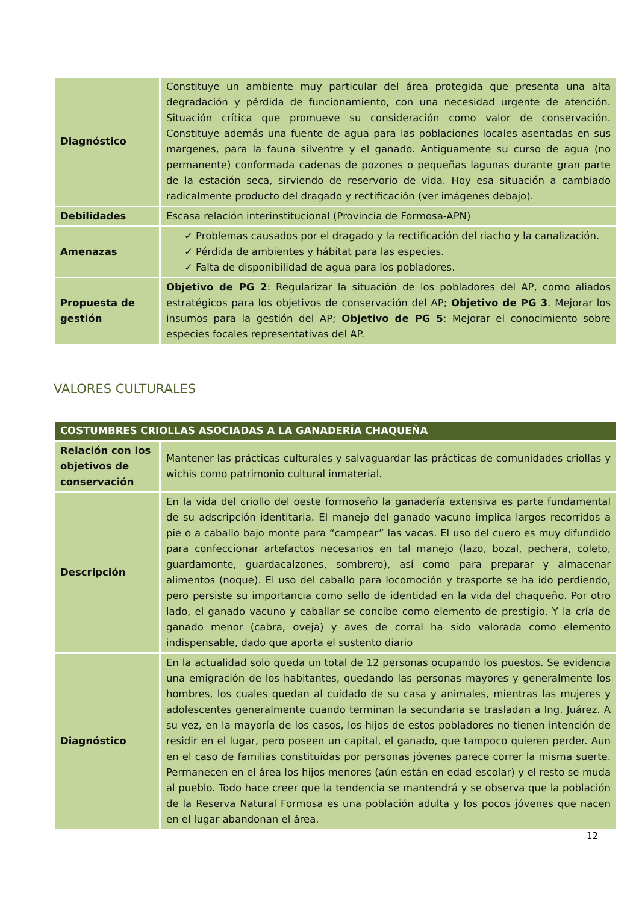| Diagnóstico | Constituye un ambiente muy particular del área protegida que presenta una alta degradación y pérdida de funcionamiento, con una necesidad urgente de atención. Situación crítica que promueve su consideración como valor de conservación. Constituye además una fuente de agua para las poblaciones locales asentadas en sus margenes, para la fauna silventre y el ganado. Antiguamente su curso de agua (no permanente) conformada cadenas de pozones o pequeñas lagunas durante gran parte de la estación seca, sirviendo de reservorio de vida. Hoy esa situación a cambiado radicalmente producto del dragado y rectificación (ver imágenes debajo). |
| Debilidades | Escasa relación interinstitucional (Provincia de Formosa-APN) |
| Amenazas | ✓ Problemas causados por el dragado y la rectificación del riacho y la canalización. ✓ Pérdida de ambientes y hábitat para las especies. ✓ Falta de disponibilidad de agua para los pobladores. |
| Propuesta de gestión | Objetivo de PG 2 : Regularizar la situación de los pobladores del AP, como aliados estratégicos para los objetivos de conservación del AP; Objetivo de PG 3 . Mejorar los insumos para la gestión del AP; Objetivo de PG 5 : Mejorar el conocimiento sobre especies focales representativas del AP. |
VALORES CULTURALES
| COSTUMBRES CRIOLLAS ASOCIADAS A LA GANADERÍA CHAQUEÑA | |
| --- | --- |
| Relación con los objetivos de conservación | Mantener las prácticas culturales y salvaguardar las prácticas de comunidades criollas y wichis como patrimonio cultural inmaterial. |
| Descripción | En la vida del criollo del oeste formoseño la ganadería extensiva es parte fundamental de su adscripción identitaria. El manejo del ganado vacuno implica largos recorridos a pie o a caballo bajo monte para “campear” las vacas. El uso del cuero es muy difundido para confeccionar artefactos necesarios en tal manejo (lazo, bozal, pechera, coleto, guardamonte, guardacalzones, sombrero), así como para preparar y almacenar alimentos (noque). El uso del caballo para locomoción y trasporte se ha ido perdiendo, pero persiste su importancia como sello de identidad en la vida del chaqueño. Por otro lado, el ganado vacuno y caballar se concibe como elemento de prestigio. Y la cría de ganado menor (cabra, oveja) y aves de corral ha sido valorada como elemento indispensable, dado que aporta el sustento diario |
| Diagnóstico | En la actualidad solo queda un total de 12 personas ocupando los puestos. Se evidencia una emigración de los habitantes, quedando las personas mayores y generalmente los hombres, los cuales quedan al cuidado de su casa y animales, mientras las mujeres y adolescentes generalmente cuando terminan la secundaria se trasladan a Ing. Juárez. A su vez, en la mayoría de los casos, los hijos de estos pobladores no tienen intención de residir en el lugar, pero poseen un capital, el ganado, que tampoco quieren perder. Aun en el caso de familias constituidas por personas jóvenes parece correr la misma suerte. Permanecen en el área los hijos menores (aún están en edad escolar) y el resto se muda al pueblo. Todo hace creer que la tendencia se mantendrá y se observa que la población de la Reserva Natural Formosa es una población adulta y los pocos jóvenes que nacen en el lugar abandonan el área. |
12